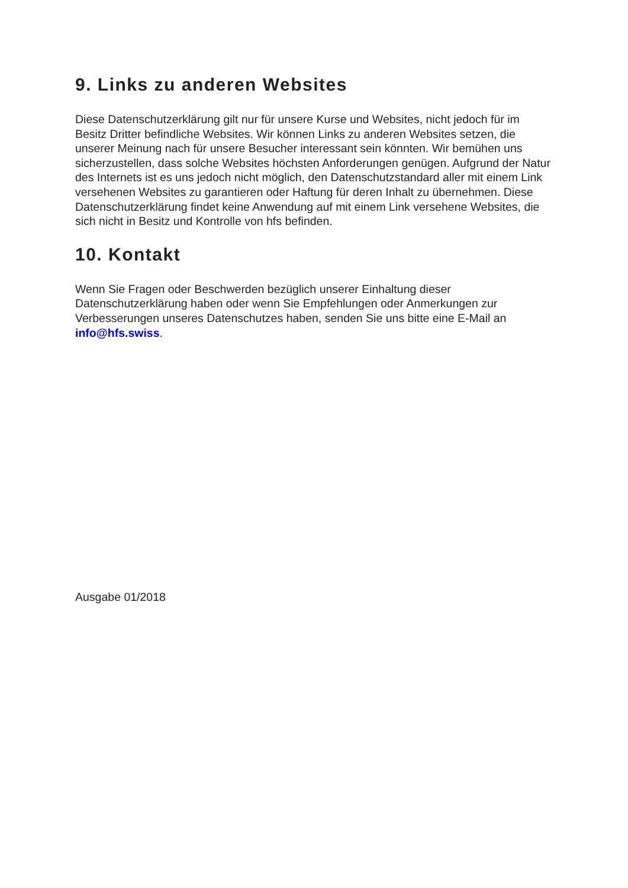9. Links zu anderen Websites
Diese Datenschutzerklärung gilt nur für unsere Kurse und Websites, nicht jedoch für im Besitz Dritter befindliche Websites. Wir können Links zu anderen Websites setzen, die unserer Meinung nach für unsere Besucher interessant sein könnten. Wir bemühen uns sicherzustellen, dass solche Websites höchsten Anforderungen genügen. Aufgrund der Natur des Internets ist es uns jedoch nicht möglich, den Datenschutzstandard aller mit einem Link versehenen Websites zu garantieren oder Haftung für deren Inhalt zu übernehmen. Diese Datenschutzerklärung findet keine Anwendung auf mit einem Link versehene Websites, die sich nicht in Besitz und Kontrolle von hfs befinden.
10. Kontakt
Wenn Sie Fragen oder Beschwerden bezüglich unserer Einhaltung dieser Datenschutzerklärung haben oder wenn Sie Empfehlungen oder Anmerkungen zur Verbesserungen unseres Datenschutzes haben, senden Sie uns bitte eine E-Mail an info@hfs.swiss.
Ausgabe 01/2018